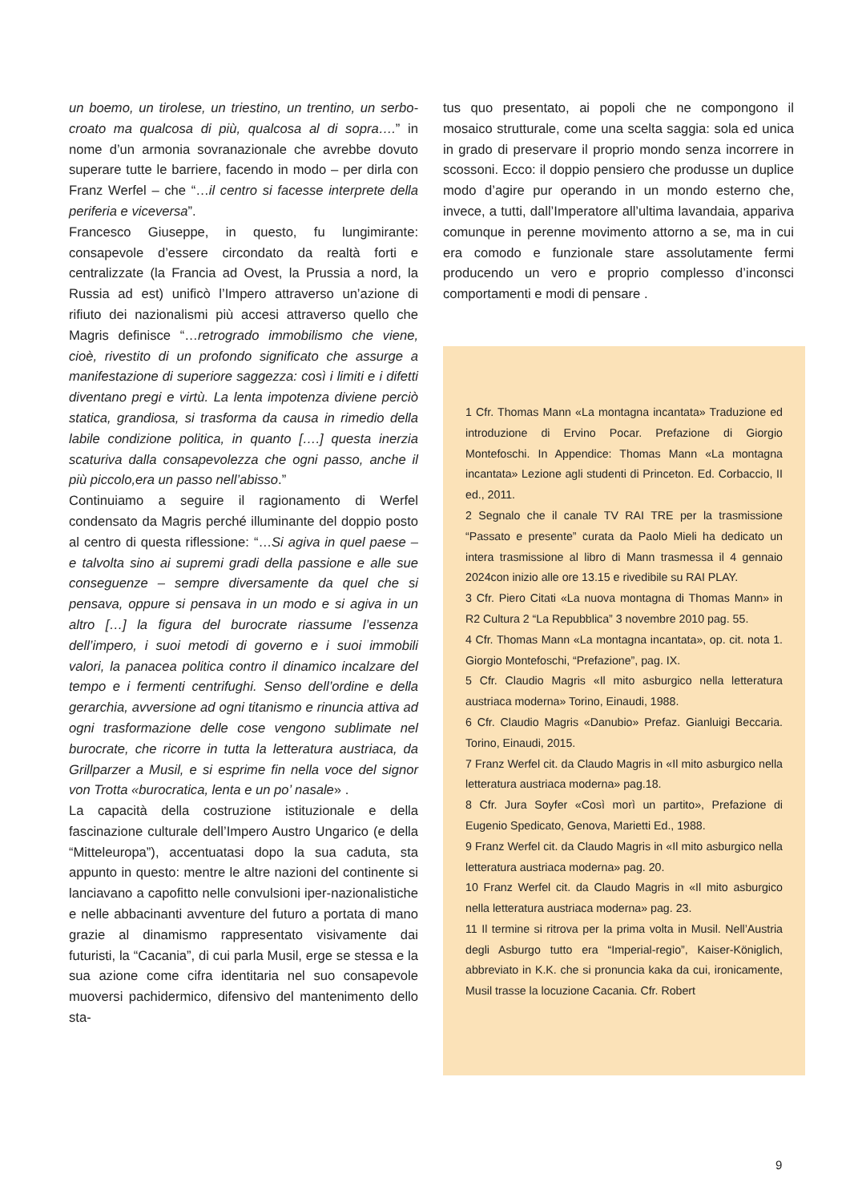un boemo, un tirolese, un triestino, un trentino, un serbo-croato ma qualcosa di più, qualcosa al di sopra….” in nome d’un armonia sovranazionale che avrebbe dovuto superare tutte le barriere, facendo in modo – per dirla con Franz Werfel – che “…il centro si facesse interprete della periferia e viceversa”.
Francesco Giuseppe, in questo, fu lungimirante: consapevole d’essere circondato da realtà forti e centralizzate (la Francia ad Ovest, la Prussia a nord, la Russia ad est) unificò l’Impero attraverso un’azione di rifiuto dei nazionalismi più accesi attraverso quello che Magris definisce “…retrogrado immobilismo che viene, cioè, rivestito di un profondo significato che assurge a manifestazione di superiore saggezza: così i limiti e i difetti diventano pregi e virtù. La lenta impotenza diviene perciò statica, grandiosa, si trasforma da causa in rimedio della labile condizione politica, in quanto [….] questa inerzia scaturiva dalla consapevolezza che ogni passo, anche il più piccolo,era un passo nell’abisso.”
Continuiamo a seguire il ragionamento di Werfel condensato da Magris perché illuminante del doppio posto al centro di questa riflessione: “…Si agiva in quel paese – e talvolta sino ai supremi gradi della passione e alle sue conseguenze – sempre diversamente da quel che si pensava, oppure si pensava in un modo e si agiva in un altro […] la figura del burocrate riassume l’essenza dell’impero, i suoi metodi di governo e i suoi immobili valori, la panacea politica contro il dinamico incalzare del tempo e i fermenti centrifughi. Senso dell’ordine e della gerarchia, avversione ad ogni titanismo e rinuncia attiva ad ogni trasformazione delle cose vengono sublimate nel burocrate, che ricorre in tutta la letteratura austriaca, da Grillparzer a Musil, e si esprime fin nella voce del signor von Trotta «burocratica, lenta e un po’ nasale» .
La capacità della costruzione istituzionale e della fascinazione culturale dell’Impero Austro Ungarico (e della “Mitteleuropa”), accentuatasi dopo la sua caduta, sta appunto in questo: mentre le altre nazioni del continente si lanciavano a capofitto nelle convulsioni iper-nazionalistiche e nelle abbacinanti avventure del futuro a portata di mano grazie al dinamismo rappresentato visivamente dai futuristi, la “Cacania”, di cui parla Musil, erge se stessa e la sua azione come cifra identitaria nel suo consapevole muoversi pachidermico, difensivo del mantenimento dello sta-
tus quo presentato, ai popoli che ne compongono il mosaico strutturale, come una scelta saggia: sola ed unica in grado di preservare il proprio mondo senza incorrere in scossoni. Ecco: il doppio pensiero che produsse un duplice modo d’agire pur operando in un mondo esterno che, invece, a tutti, dall’Imperatore all’ultima lavandaia, appariva comunque in perenne movimento attorno a se, ma in cui era comodo e funzionale stare assolutamente fermi producendo un vero e proprio complesso d’inconsci comportamenti e modi di pensare .
1 Cfr. Thomas Mann «La montagna incantata» Traduzione ed introduzione di Ervino Pocar. Prefazione di Giorgio Montefoschi. In Appendice: Thomas Mann «La montagna incantata» Lezione agli studenti di Princeton. Ed. Corbaccio, II ed., 2011.
2 Segnalo che il canale TV RAI TRE per la trasmissione “Passato e presente” curata da Paolo Mieli ha dedicato un intera trasmissione al libro di Mann trasmessa il 4 gennaio 2024con inizio alle ore 13.15 e rivedibile su RAI PLAY.
3 Cfr. Piero Citati «La nuova montagna di Thomas Mann» in R2 Cultura 2 “La Repubblica” 3 novembre 2010 pag. 55.
4 Cfr. Thomas Mann «La montagna incantata», op. cit. nota 1. Giorgio Montefoschi, “Prefazione”, pag. IX.
5 Cfr. Claudio Magris «Il mito asburgico nella letteratura austriaca moderna» Torino, Einaudi, 1988.
6 Cfr. Claudio Magris «Danubio» Prefaz. Gianluigi Beccaria. Torino, Einaudi, 2015.
7 Franz Werfel cit. da Claudo Magris in «Il mito asburgico nella letteratura austriaca moderna» pag.18.
8 Cfr. Jura Soyfer «Così morì un partito», Prefazione di Eugenio Spedicato, Genova, Marietti Ed., 1988.
9 Franz Werfel cit. da Claudo Magris in «Il mito asburgico nella letteratura austriaca moderna» pag. 20.
10 Franz Werfel cit. da Claudo Magris in «Il mito asburgico nella letteratura austriaca moderna» pag. 23.
11 Il termine si ritrova per la prima volta in Musil. Nell’Austria degli Asburgo tutto era “Imperial-regio”, Kaiser-Königlich, abbreviato in K.K. che si pronuncia kaka da cui, ironicamente, Musil trasse la locuzione Cacania. Cfr. Robert
9